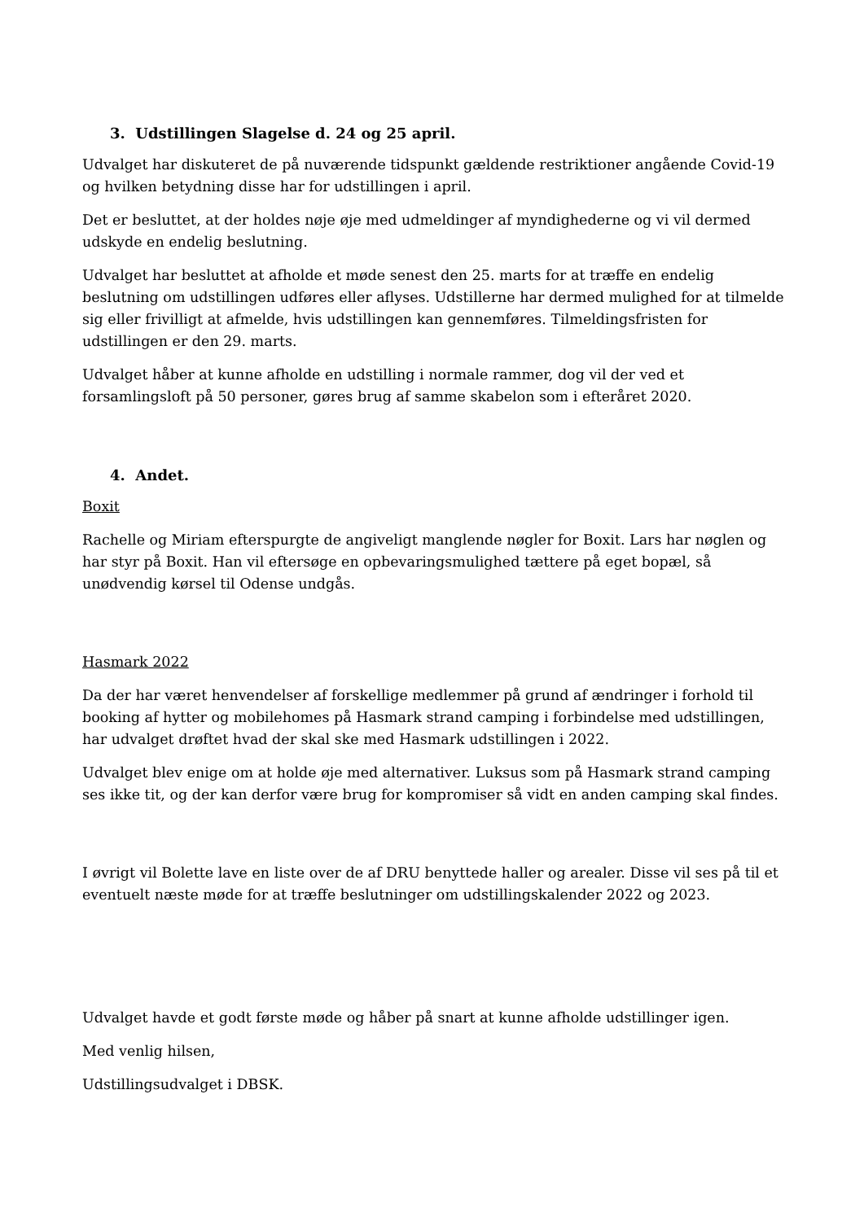3. Udstillingen Slagelse d. 24 og 25 april.
Udvalget har diskuteret de på nuværende tidspunkt gældende restriktioner angående Covid-19 og hvilken betydning disse har for udstillingen i april.
Det er besluttet, at der holdes nøje øje med udmeldinger af myndighederne og vi vil dermed udskyde en endelig beslutning.
Udvalget har besluttet at afholde et møde senest den 25. marts for at træffe en endelig beslutning om udstillingen udføres eller aflyses. Udstillerne har dermed mulighed for at tilmelde sig eller frivilligt at afmelde, hvis udstillingen kan gennemføres. Tilmeldingsfristen for udstillingen er den 29. marts.
Udvalget håber at kunne afholde en udstilling i normale rammer, dog vil der ved et forsamlingsloft på 50 personer, gøres brug af samme skabelon som i efteråret 2020.
4. Andet.
Boxit
Rachelle og Miriam efterspurgte de angiveligt manglende nøgler for Boxit. Lars har nøglen og har styr på Boxit. Han vil eftersøge en opbevaringsmulighed tættere på eget bopæl, så unødvendig kørsel til Odense undgås.
Hasmark 2022
Da der har været henvendelser af forskellige medlemmer på grund af ændringer i forhold til booking af hytter og mobilehomes på Hasmark strand camping i forbindelse med udstillingen, har udvalget drøftet hvad der skal ske med Hasmark udstillingen i 2022.
Udvalget blev enige om at holde øje med alternativer. Luksus som på Hasmark strand camping ses ikke tit, og der kan derfor være brug for kompromiser så vidt en anden camping skal findes.
I øvrigt vil Bolette lave en liste over de af DRU benyttede haller og arealer. Disse vil ses på til et eventuelt næste møde for at træffe beslutninger om udstillingskalender 2022 og 2023.
Udvalget havde et godt første møde og håber på snart at kunne afholde udstillinger igen.
Med venlig hilsen,
Udstillingsudvalget i DBSK.